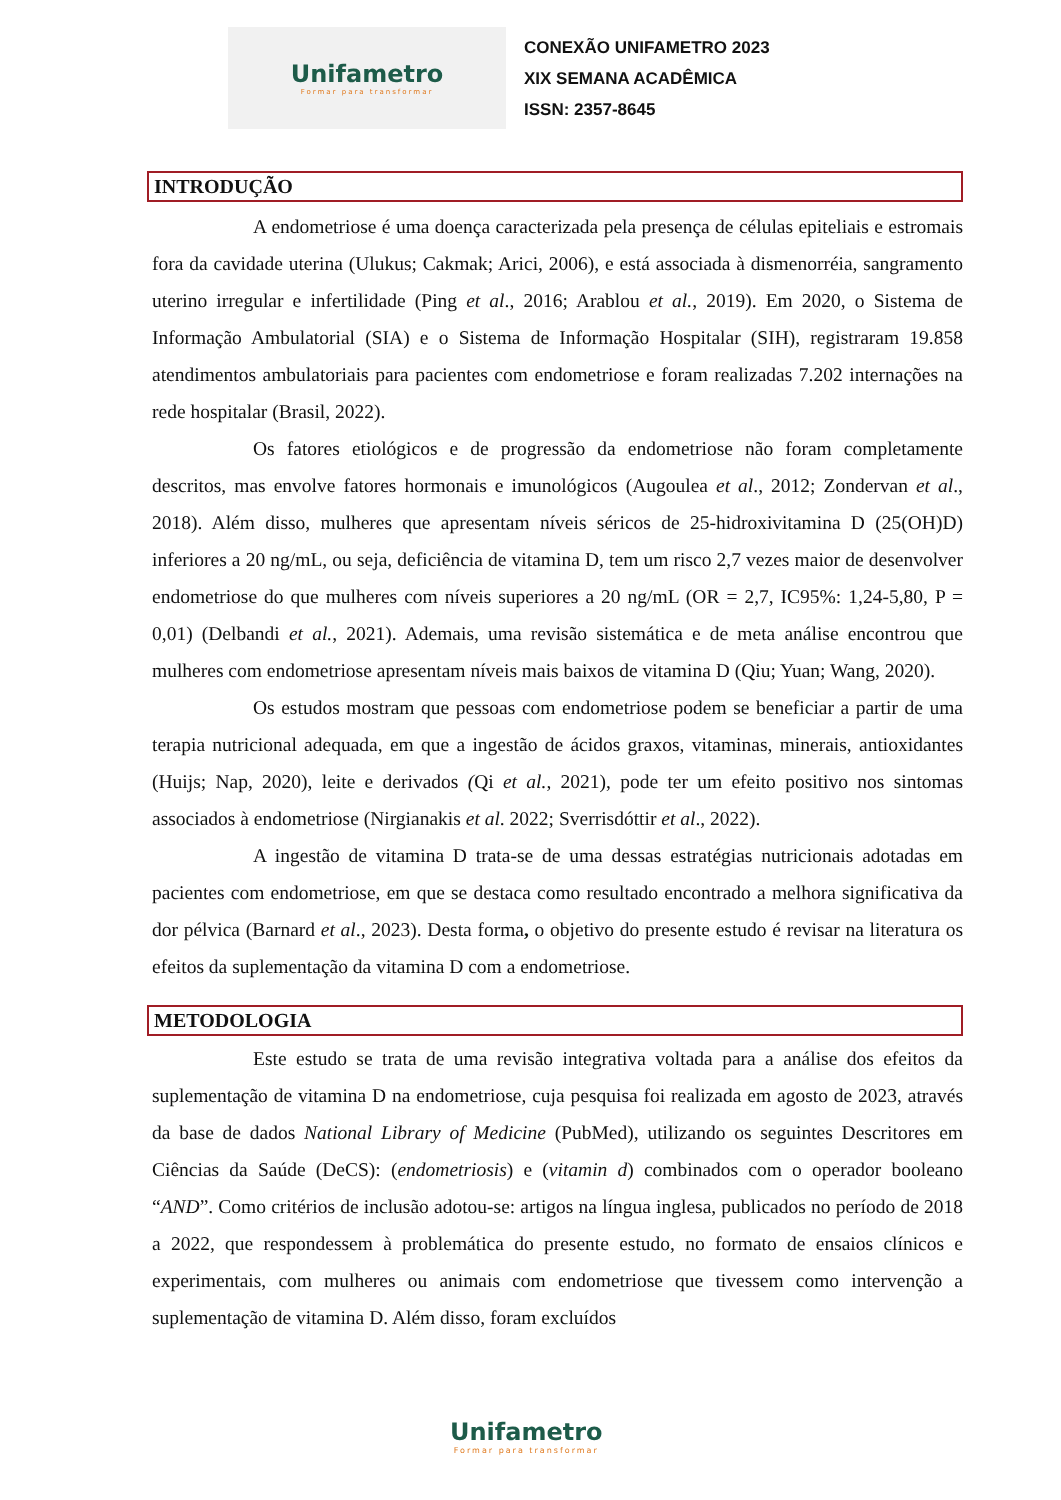Unifametro
Formar para transformar
CONEXÃO UNIFAMETRO 2023
XIX SEMANA ACADÊMICA
ISSN: 2357-8645
INTRODUÇÃO
A endometriose é uma doença caracterizada pela presença de células epiteliais e estromais fora da cavidade uterina (Ulukus; Cakmak; Arici, 2006), e está associada à dismenorréia, sangramento uterino irregular e infertilidade (Ping et al., 2016; Arablou et al., 2019). Em 2020, o Sistema de Informação Ambulatorial (SIA) e o Sistema de Informação Hospitalar (SIH), registraram 19.858 atendimentos ambulatoriais para pacientes com endometriose e foram realizadas 7.202 internações na rede hospitalar (Brasil, 2022).
Os fatores etiológicos e de progressão da endometriose não foram completamente descritos, mas envolve fatores hormonais e imunológicos (Augoulea et al., 2012; Zondervan et al., 2018). Além disso, mulheres que apresentam níveis séricos de 25-hidroxivitamina D (25(OH)D) inferiores a 20 ng/mL, ou seja, deficiência de vitamina D, tem um risco 2,7 vezes maior de desenvolver endometriose do que mulheres com níveis superiores a 20 ng/mL (OR = 2,7, IC95%: 1,24-5,80, P = 0,01) (Delbandi et al., 2021). Ademais, uma revisão sistemática e de meta análise encontrou que mulheres com endometriose apresentam níveis mais baixos de vitamina D (Qiu; Yuan; Wang, 2020).
Os estudos mostram que pessoas com endometriose podem se beneficiar a partir de uma terapia nutricional adequada, em que a ingestão de ácidos graxos, vitaminas, minerais, antioxidantes (Huijs; Nap, 2020), leite e derivados (Qi et al., 2021), pode ter um efeito positivo nos sintomas associados à endometriose (Nirgianakis et al. 2022; Sverrisdóttir et al., 2022).
A ingestão de vitamina D trata-se de uma dessas estratégias nutricionais adotadas em pacientes com endometriose, em que se destaca como resultado encontrado a melhora significativa da dor pélvica (Barnard et al., 2023). Desta forma, o objetivo do presente estudo é revisar na literatura os efeitos da suplementação da vitamina D com a endometriose.
METODOLOGIA
Este estudo se trata de uma revisão integrativa voltada para a análise dos efeitos da suplementação de vitamina D na endometriose, cuja pesquisa foi realizada em agosto de 2023, através da base de dados National Library of Medicine (PubMed), utilizando os seguintes Descritores em Ciências da Saúde (DeCS): (endometriosis) e (vitamin d) combinados com o operador booleano “AND”. Como critérios de inclusão adotou-se: artigos na língua inglesa, publicados no período de 2018 a 2022, que respondessem à problemática do presente estudo, no formato de ensaios clínicos e experimentais, com mulheres ou animais com endometriose que tivessem como intervenção a suplementação de vitamina D. Além disso, foram excluídos
Unifametro
Formar para transformar